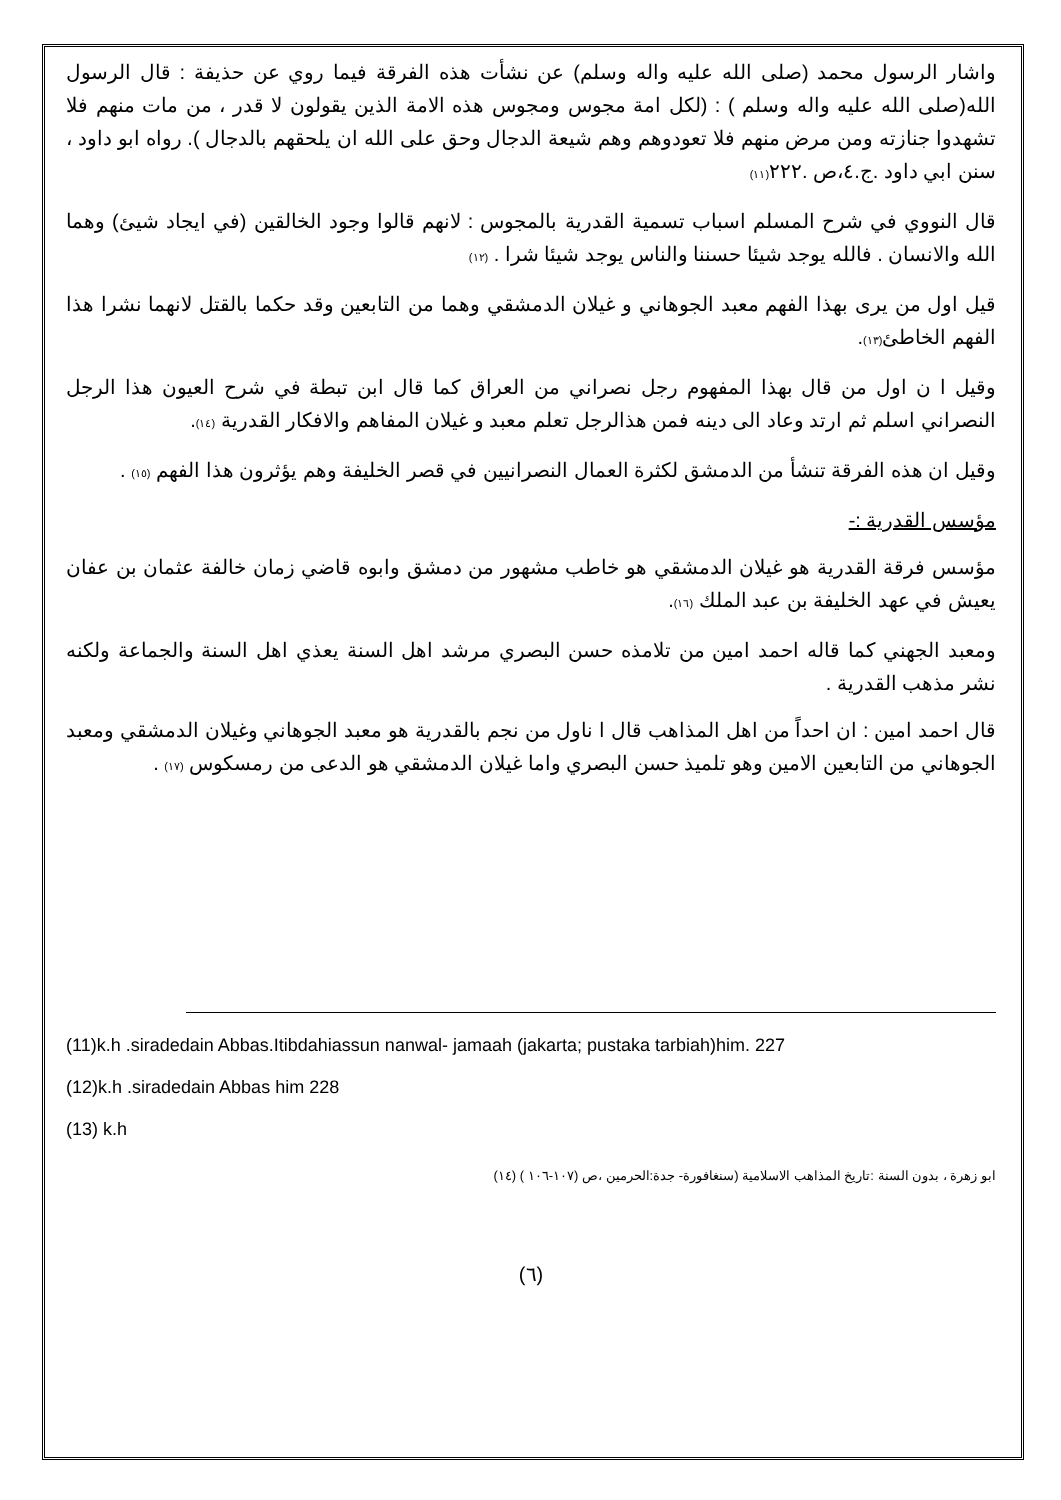واشار الرسول محمد (صلى الله عليه واله وسلم) عن نشأت هذه الفرقة فيما روي عن حذيفة : قال الرسول الله(صلى الله عليه واله وسلم ) : (لكل امة مجوس ومجوس هذه الامة الذين يقولون لا قدر ، من مات منهم فلا تشهدوا جنازته ومن مرض منهم فلا تعودوهم وهم شيعة الدجال وحق على الله ان يلحقهم بالدجال ). رواه ابو داود ، سنن ابي داود .ج.٤،ص .٢٢٢(١١)
قال النووي في شرح المسلم اسباب تسمية القدرية بالمجوس : لانهم قالوا وجود الخالقين (في ايجاد شيئ) وهما الله والانسان . فالله يوجد شيئا حسننا والناس يوجد شيئا شرا . (١٢)
قيل اول من يرى بهذا الفهم معبد الجوهاني و غيلان الدمشقي وهما من التابعين وقد حكما بالقتل لانهما نشرا هذا الفهم الخاطئ(١٣).
وقيل ا ن اول من قال بهذا المفهوم رجل نصراني من العراق كما قال ابن تبطة في شرح العيون هذا الرجل النصراني اسلم ثم ارتد وعاد الى دينه فمن هذالرجل تعلم معبد و غيلان المفاهم والافكار القدرية (١٤).
وقيل ان هذه الفرقة تنشأ من الدمشق لكثرة العمال النصرانيين في قصر الخليفة وهم يؤثرون هذا الفهم (١٥) .
مؤسس القدرية :-
مؤسس فرقة القدرية هو غيلان الدمشقي هو خاطب مشهور من دمشق وابوه قاضي زمان خالفة عثمان بن عفان يعيش في عهد الخليفة بن عبد الملك (١٦).
ومعبد الجهني كما قاله احمد امين من تلامذه حسن البصري مرشد اهل السنة يعذي اهل السنة والجماعة ولكنه نشر مذهب القدرية .
قال احمد امين : ان احداً من اهل المذاهب قال ا ناول من نجم بالقدرية هو معبد الجوهاني وغيلان الدمشقي ومعبد الجوهاني من التابعين الامين وهو تلميذ حسن البصري واما غيلان الدمشقي هو الدعى من رمسكوس (١٧) .
(11)k.h .siradedain Abbas.Itibdahiassun nanwal- jamaah (jakarta; pustaka tarbiah)him. 227
(12)k.h .siradedain Abbas him 228
(13) k.h
ابو زهرة ، بدون السنة :تاريخ المذاهب الاسلامية (سنغافورة- جدة:الحرمين ،ص (١٠٧-١٠٦ ) (١٤)
(٦)